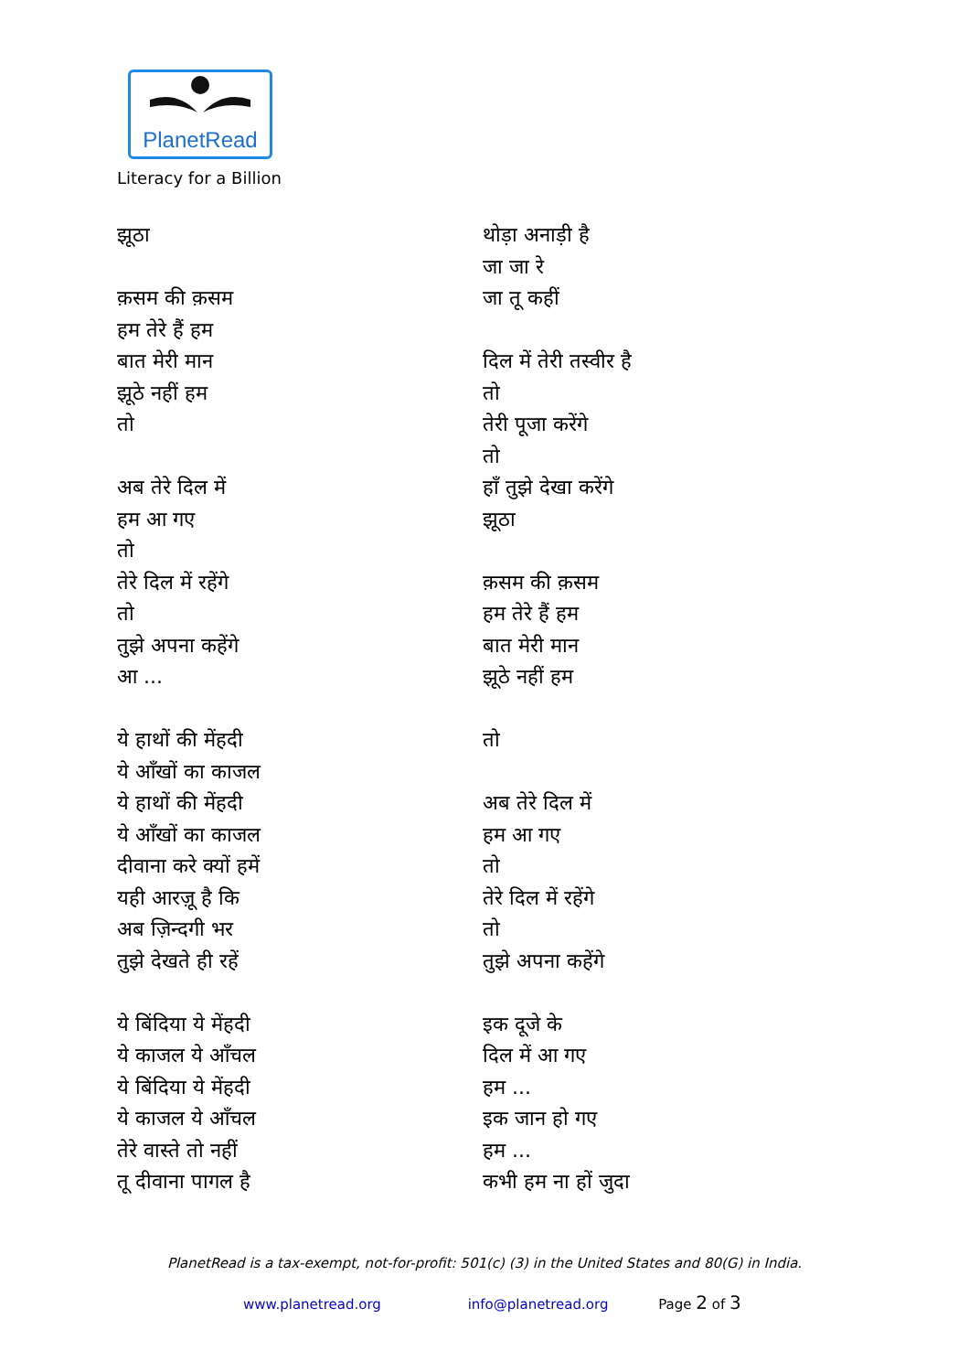PlanetRead
Literacy for a Billion
झूठा
क़सम की क़सम
हम तेरे हैं हम
बात मेरी मान
झूठे नहीं हम
तो
अब तेरे दिल में
हम आ गए
तो
तेरे दिल में रहेंगे
तो
तुझे अपना कहेंगे
आ ...
ये हाथों की मेंहदी
ये आँखों का काजल
ये हाथों की मेंहदी
ये आँखों का काजल
दीवाना करे क्यों हमें
यही आरज़ू है कि
अब ज़िन्दगी भर
तुझे देखते ही रहें
ये बिंदिया ये मेंहदी
ये काजल ये आँचल
ये बिंदिया ये मेंहदी
ये काजल ये आँचल
तेरे वास्ते तो नहीं
तू दीवाना पागल है
थोड़ा अनाड़ी है
जा जा रे
जा तू कहीं
दिल में तेरी तस्वीर है
तो
तेरी पूजा करेंगे
तो
हाँ तुझे देखा करेंगे
झूठा
क़सम की क़सम
हम तेरे हैं हम
बात मेरी मान
झूठे नहीं हम
तो
अब तेरे दिल में
हम आ गए
तो
तेरे दिल में रहेंगे
तो
तुझे अपना कहेंगे
इक दूजे के
दिल में आ गए
हम ...
इक जान हो गए
हम ...
कभी हम ना हों जुदा
PlanetRead is a tax-exempt, not-for-profit: 501(c) (3) in the United States and 80(G) in India.
www.planetread.org info@planetread.org Page 2 of 3